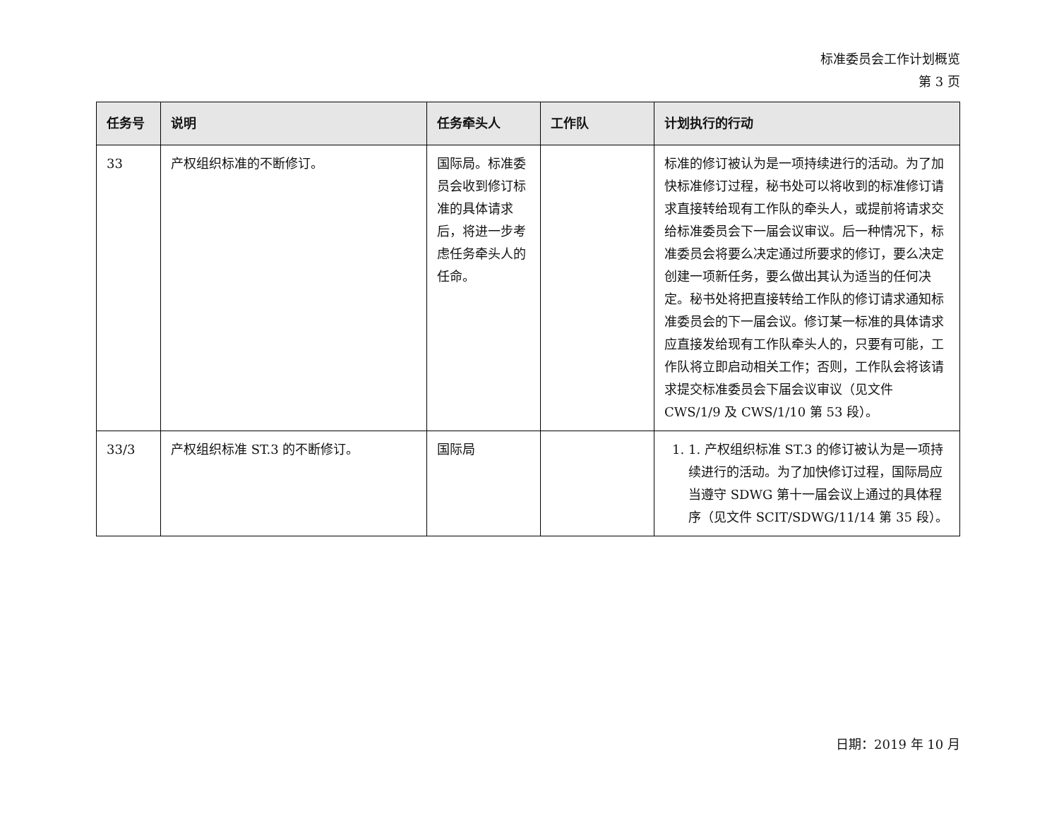标准委员会工作计划概览
第 3 页
| 任务号 | 说明 | 任务牵头人 | 工作队 | 计划执行的行动 |
| --- | --- | --- | --- | --- |
| 33 | 产权组织标准的不断修订。 | 国际局。标准委员会收到修订标准的具体请求后，将进一步考虑任务牵头人的任命。 | | 标准的修订被认为是一项持续进行的活动。为了加快标准修订过程，秘书处可以将收到的标准修订请求直接转给现有工作队的牵头人，或提前将请求交给标准委员会下一届会议审议。后一种情况下，标准委员会将要么决定通过所要求的修订，要么决定创建一项新任务，要么做出其认为适当的任何决定。秘书处将把直接转给工作队的修订请求通知标准委员会的下一届会议。修订某一标准的具体请求应直接发给现有工作队牵头人的，只要有可能，工作队将立即启动相关工作；否则，工作队会将该请求提交标准委员会下届会议审议（见文件 CWS/1/9 及 CWS/1/10 第 53 段）。 |
| 33/3 | 产权组织标准 ST.3 的不断修订。 | 国际局 | | 1. 1. 产权组织标准 ST.3 的修订被认为是一项持续进行的活动。为了加快修订过程，国际局应当遵守 SDWG 第十一届会议上通过的具体程序（见文件 SCIT/SDWG/11/14 第 35 段）。 |
日期：2019 年 10 月